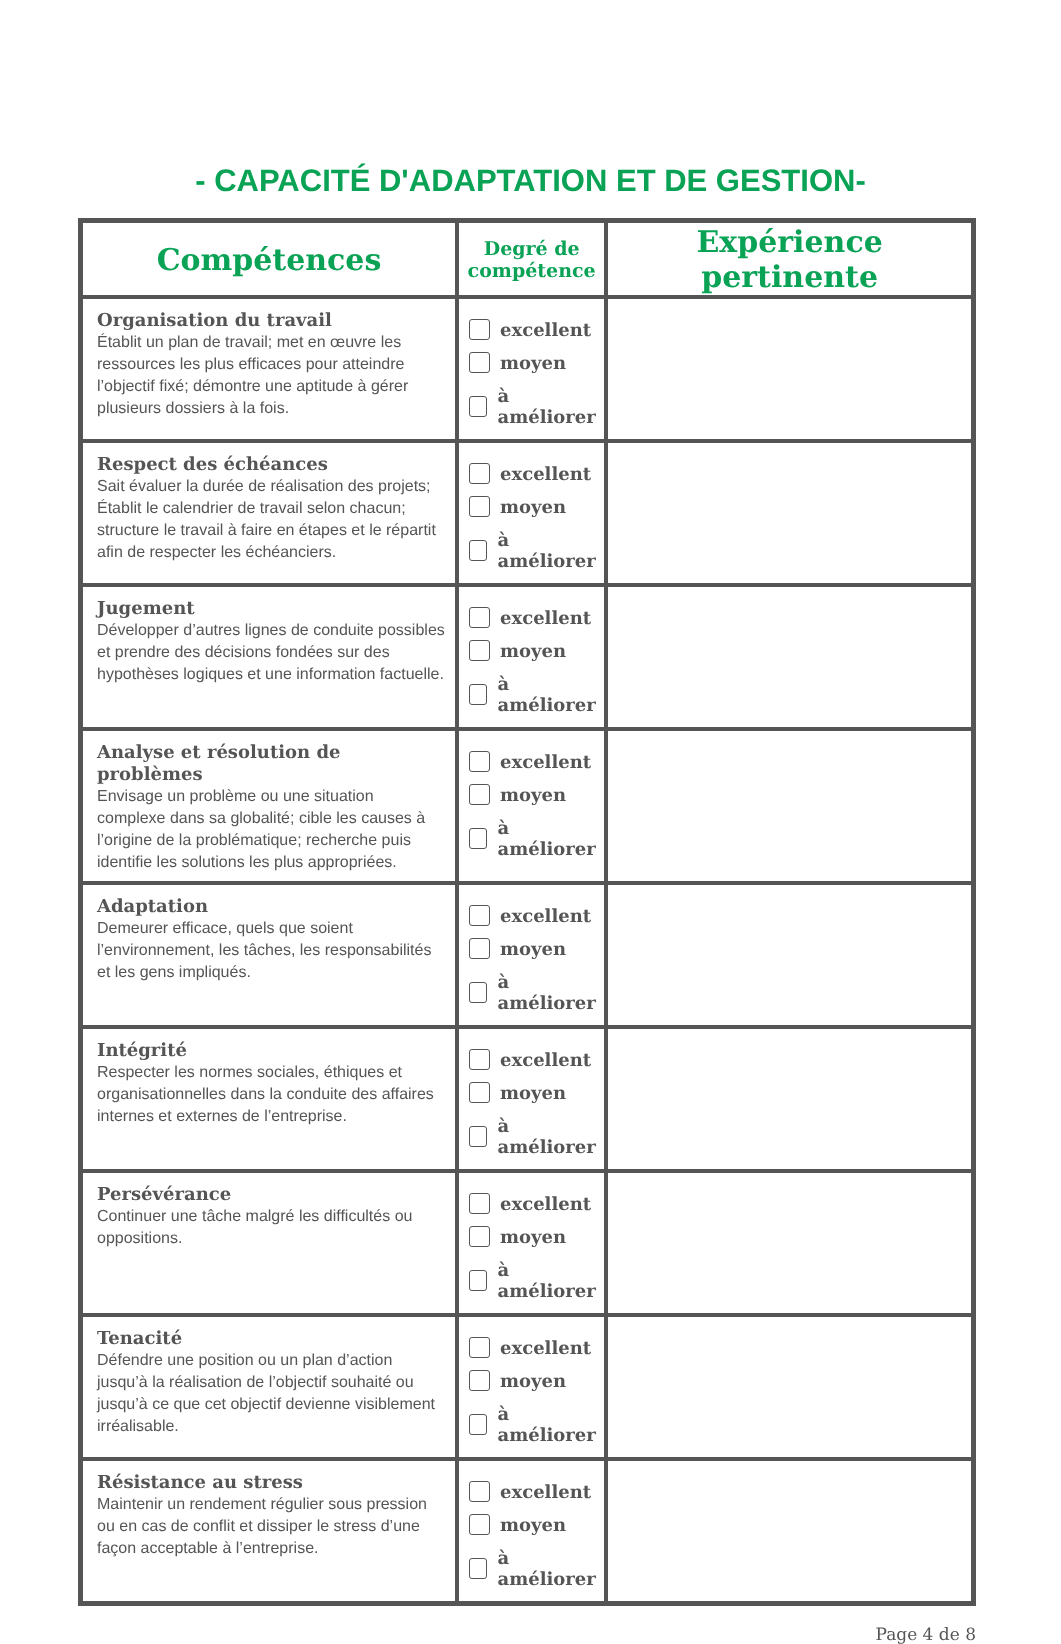- CAPACITÉ D'ADAPTATION ET DE GESTION-
| Compétences | Degré de compétence | Expérience pertinente |
| --- | --- | --- |
| Organisation du travail Établit un plan de travail; met en œuvre les ressources les plus efficaces pour atteindre l’objectif fixé; démontre une aptitude à gérer plusieurs dossiers à la fois. | excellent moyen à améliorer | |
| Respect des échéances Sait évaluer la durée de réalisation des projets; Établit le calendrier de travail selon chacun; structure le travail à faire en étapes et le répartit afin de respecter les échéanciers. | excellent moyen à améliorer | |
| Jugement Développer d’autres lignes de conduite possibles et prendre des décisions fondées sur des hypothèses logiques et une information factuelle. | excellent moyen à améliorer | |
| Analyse et résolution de problèmes Envisage un problème ou une situation complexe dans sa globalité; cible les causes à l’origine de la problématique; recherche puis identifie les solutions les plus appropriées. | excellent moyen à améliorer | |
| Adaptation Demeurer efficace, quels que soient l’environnement, les tâches, les responsabilités et les gens impliqués. | excellent moyen à améliorer | |
| Intégrité Respecter les normes sociales, éthiques et organisationnelles dans la conduite des affaires internes et externes de l’entreprise. | excellent moyen à améliorer | |
| Persévérance Continuer une tâche malgré les difficultés ou oppositions. | excellent moyen à améliorer | |
| Tenacité Défendre une position ou un plan d’action jusqu’à la réalisation de l’objectif souhaité ou jusqu’à ce que cet objectif devienne visiblement irréalisable. | excellent moyen à améliorer | |
| Résistance au stress Maintenir un rendement régulier sous pression ou en cas de conflit et dissiper le stress d’une façon acceptable à l’entreprise. | excellent moyen à améliorer | |
Page 4 de 8